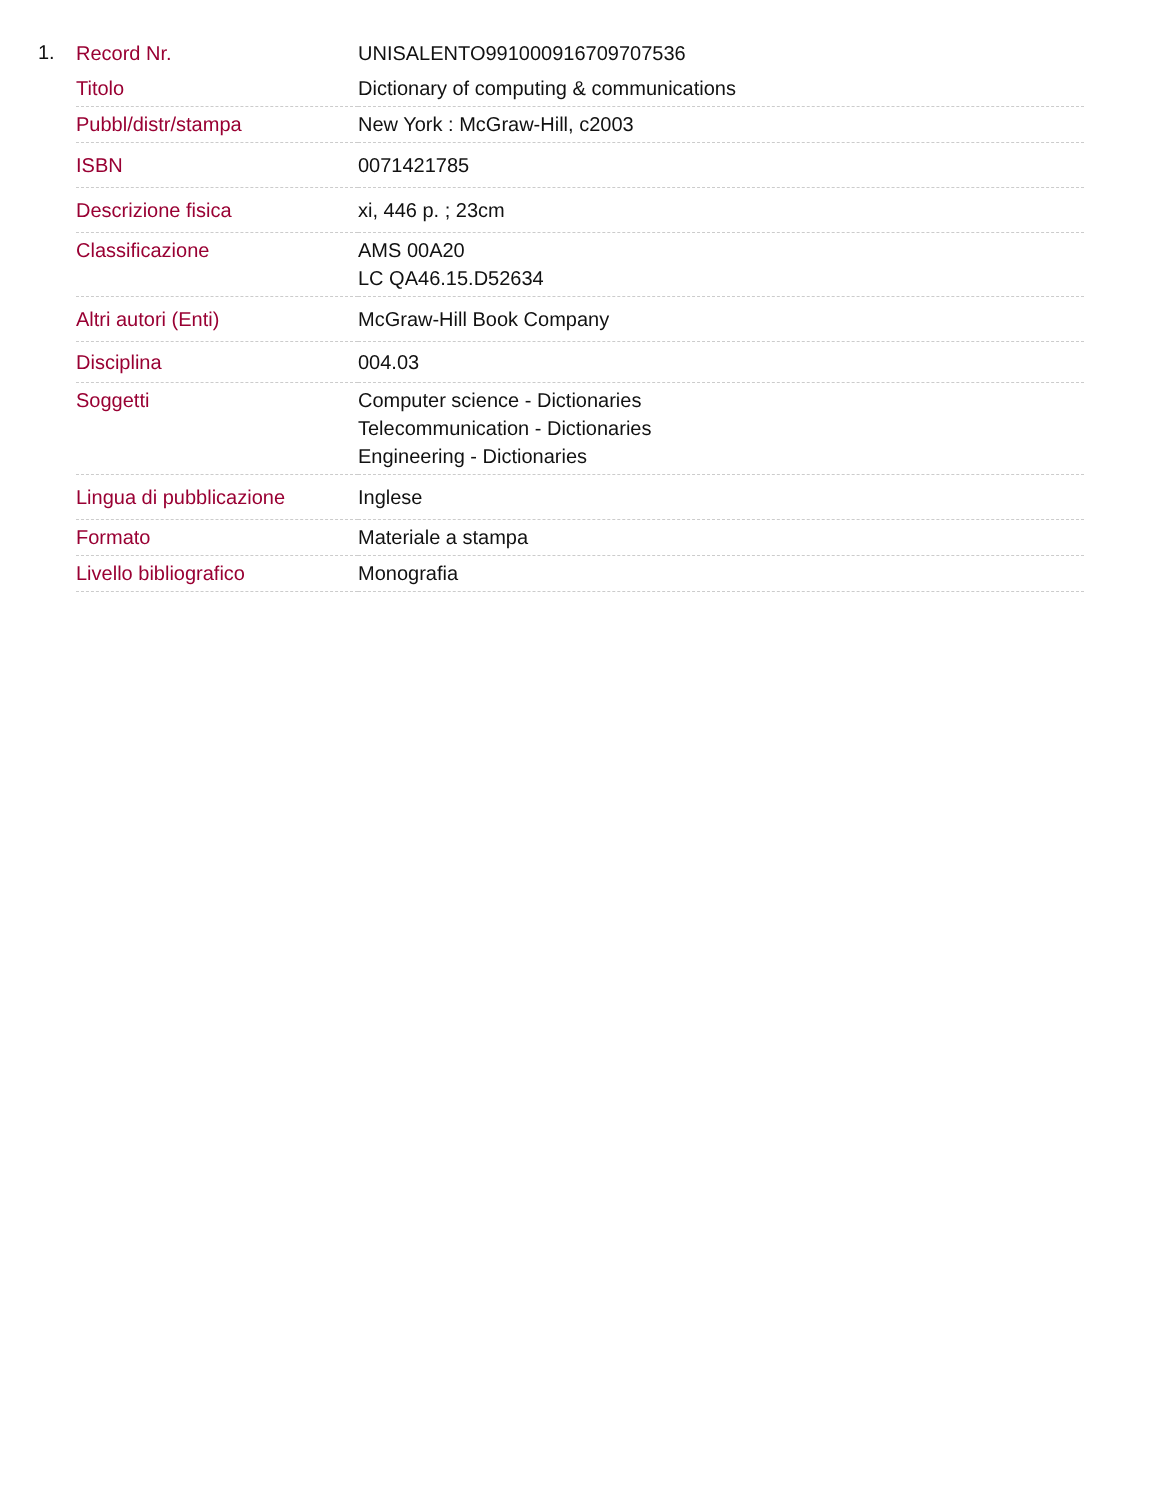1.
| Record Nr. | UNISALENTO991000916709707536 |
| Titolo | Dictionary of computing & communications |
| Pubbl/distr/stampa | New York : McGraw-Hill, c2003 |
| ISBN | 0071421785 |
| Descrizione fisica | xi, 446 p. ; 23cm |
| Classificazione | AMS 00A20 LC QA46.15.D52634 |
| Altri autori (Enti) | McGraw-Hill Book Company |
| Disciplina | 004.03 |
| Soggetti | Computer science - Dictionaries Telecommunication - Dictionaries Engineering - Dictionaries |
| Lingua di pubblicazione | Inglese |
| Formato | Materiale a stampa |
| Livello bibliografico | Monografia |